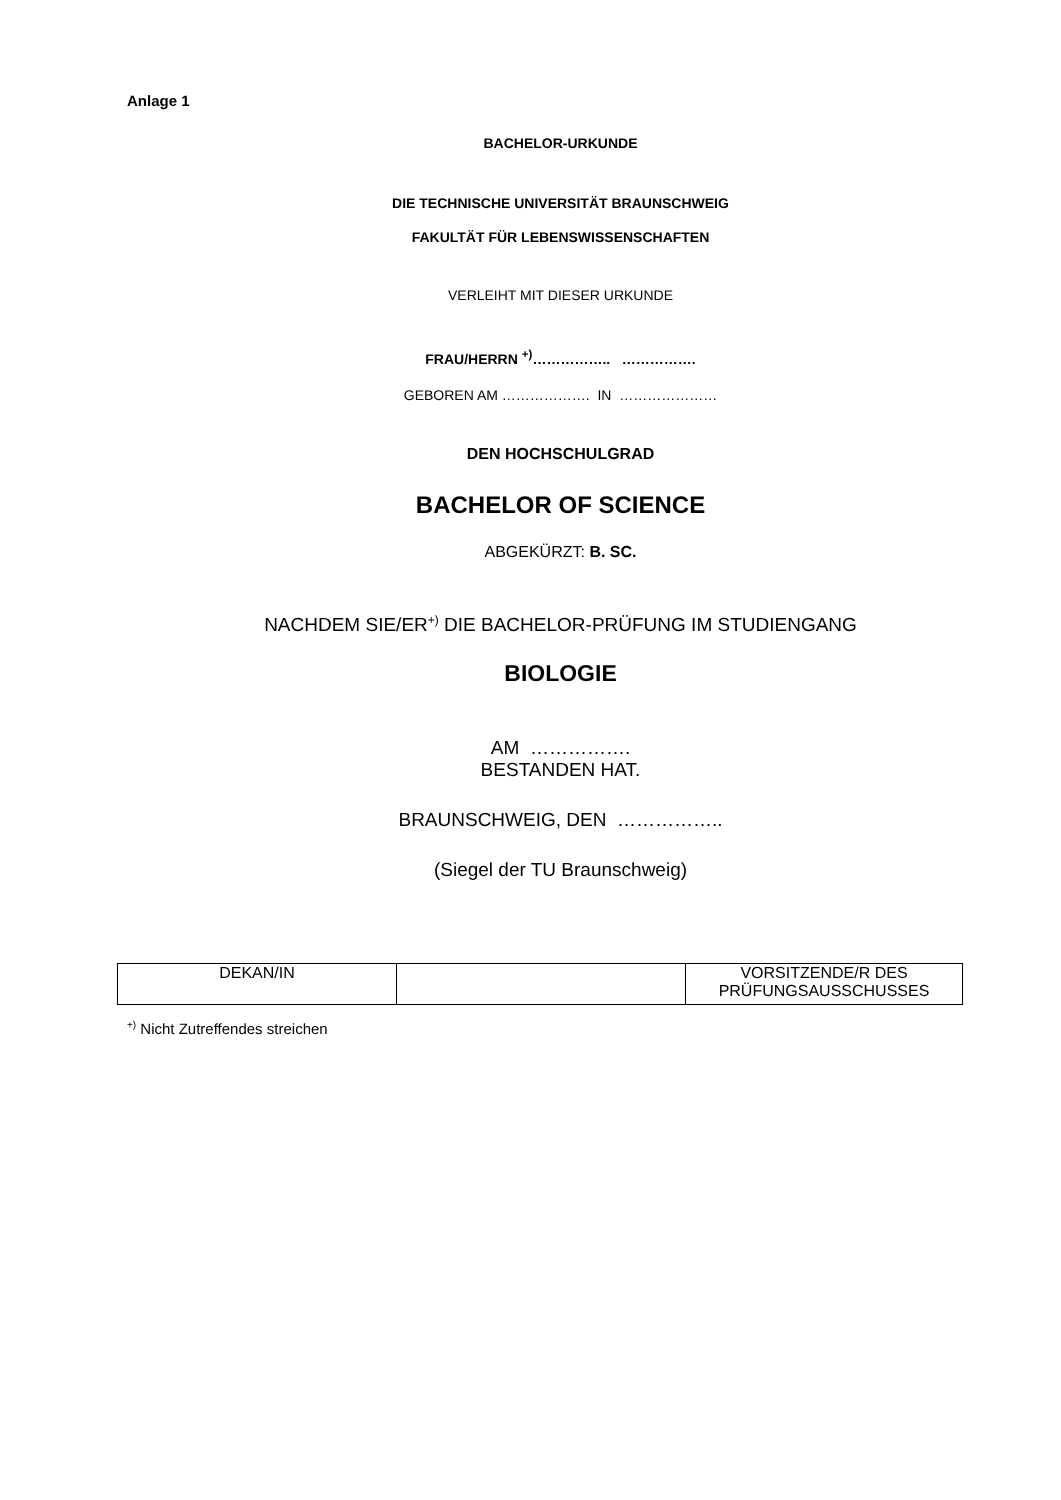Anlage 1
BACHELOR-URKUNDE
DIE TECHNISCHE UNIVERSITÄT BRAUNSCHWEIG
FAKULTÄT FÜR LEBENSWISSENSCHAFTEN
VERLEIHT MIT DIESER URKUNDE
FRAU/HERRN <sup>+)</sup>…………….. …………….
GEBOREN AM ………………. IN …………………
DEN HOCHSCHULGRAD
BACHELOR OF SCIENCE
ABGEKÜRZT: B. SC.
NACHDEM SIE/ER<sup>+)</sup> DIE BACHELOR-PRÜFUNG IM STUDIENGANG
BIOLOGIE
AM …………….
BESTANDEN HAT.
BRAUNSCHWEIG, DEN ……………..
(Siegel der TU Braunschweig)
| DEKAN/IN | | VORSITZENDE/R DES PRÜFUNGSAUSSCHUSSES |
<sup>+)</sup> Nicht Zutreffendes streichen